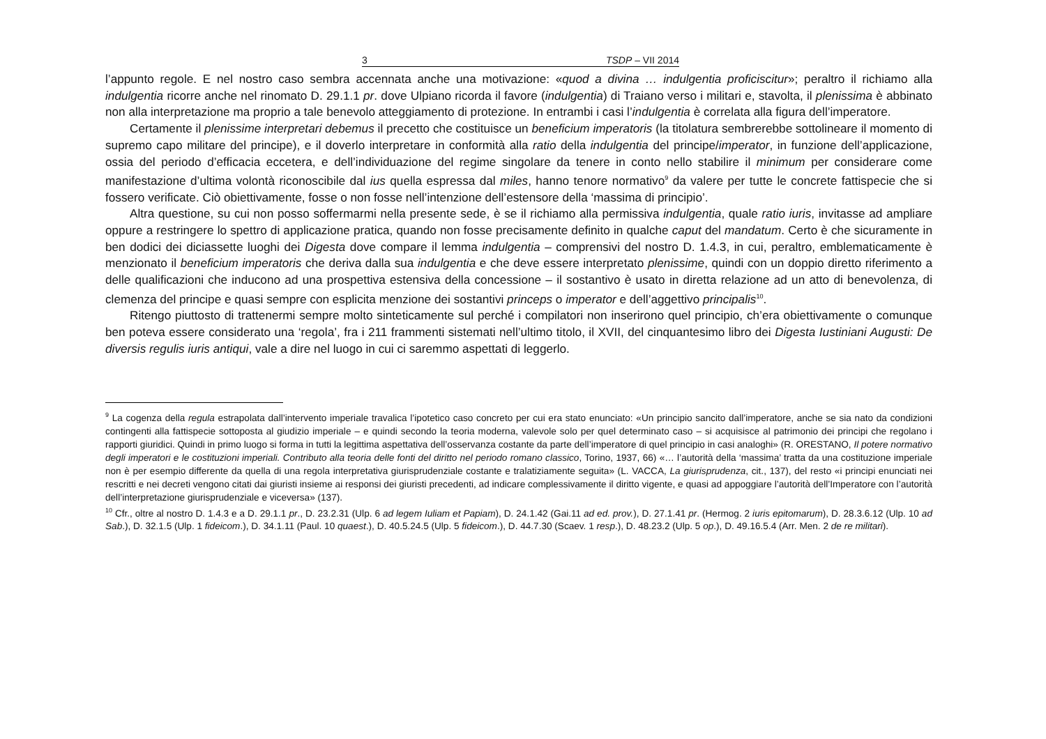3 TSDP – VII 2014
l’appunto regole. E nel nostro caso sembra accennata anche una motivazione: «quod a divina … indulgentia proficiscitur»; peraltro il richiamo alla indulgentia ricorre anche nel rinomato D. 29.1.1 pr. dove Ulpiano ricorda il favore (indulgentia) di Traiano verso i militari e, stavolta, il plenissima è abbinato non alla interpretazione ma proprio a tale benevolo atteggiamento di protezione. In entrambi i casi l’indulgentia è correlata alla figura dell’imperatore.
Certamente il plenissime interpretari debemus il precetto che costituisce un beneficium imperatoris (la titolatura sembrerebbe sottolineare il momento di supremo capo militare del principe), e il doverlo interpretare in conformità alla ratio della indulgentia del principe/imperator, in funzione dell’applicazione, ossia del periodo d’efficacia eccetera, e dell’individuazione del regime singolare da tenere in conto nello stabilire il minimum per considerare come manifestazione d’ultima volontà riconoscibile dal ius quella espressa dal miles, hanno tenore normativo<sup>9</sup> da valere per tutte le concrete fattispecie che si fossero verificate. Ciò obiettivamente, fosse o non fosse nell’intenzione dell’estensore della ‘massima di principio’.
Altra questione, su cui non posso soffermarmi nella presente sede, è se il richiamo alla permissiva indulgentia, quale ratio iuris, invitasse ad ampliare oppure a restringere lo spettro di applicazione pratica, quando non fosse precisamente definito in qualche caput del mandatum. Certo è che sicuramente in ben dodici dei diciassette luoghi dei Digesta dove compare il lemma indulgentia – comprensivi del nostro D. 1.4.3, in cui, peraltro, emblematicamente è menzionato il beneficium imperatoris che deriva dalla sua indulgentia e che deve essere interpretato plenissime, quindi con un doppio diretto riferimento a delle qualificazioni che inducono ad una prospettiva estensiva della concessione – il sostantivo è usato in diretta relazione ad un atto di benevolenza, di clemenza del principe e quasi sempre con esplicita menzione dei sostantivi princeps o imperator e dell’aggettivo principalis<sup>10</sup>.
Ritengo piuttosto di trattenermi sempre molto sinteticamente sul perché i compilatori non inserirono quel principio, ch’era obiettivamente o comunque ben poteva essere considerato una ‘regola’, fra i 211 frammenti sistemati nell’ultimo titolo, il XVII, del cinquantesimo libro dei Digesta Iustiniani Augusti: De diversis regulis iuris antiqui, vale a dire nel luogo in cui ci saremmo aspettati di leggerlo.
<sup>9</sup> La cogenza della regula estrapolata dall’intervento imperiale travalica l’ipotetico caso concreto per cui era stato enunciato: «Un principio sancito dall’imperatore, anche se sia nato da condizioni contingenti alla fattispecie sottoposta al giudizio imperiale – e quindi secondo la teoria moderna, valevole solo per quel determinato caso – si acquisisce al patrimonio dei principi che regolano i rapporti giuridici. Quindi in primo luogo si forma in tutti la legittima aspettativa dell’osservanza costante da parte dell’imperatore di quel principio in casi analoghi» (R. ORESTANO, Il potere normativo degli imperatori e le costituzioni imperiali. Contributo alla teoria delle fonti del diritto nel periodo romano classico, Torino, 1937, 66) «… l’autorità della ‘massima’ tratta da una costituzione imperiale non è per esempio differente da quella di una regola interpretativa giurisprudenziale costante e tralatiziamente seguita» (L. VACCA, La giurisprudenza, cit., 137), del resto «i principi enunciati nei rescritti e nei decreti vengono citati dai giuristi insieme ai responsi dei giuristi precedenti, ad indicare complessivamente il diritto vigente, e quasi ad appoggiare l’autorità dell’Imperatore con l’autorità dell’interpretazione giurisprudenziale e viceversa» (137).
<sup>10</sup> Cfr., oltre al nostro D. 1.4.3 e a D. 29.1.1 pr., D. 23.2.31 (Ulp. 6 ad legem Iuliam et Papiam), D. 24.1.42 (Gai.11 ad ed. prov.), D. 27.1.41 pr. (Hermog. 2 iuris epitomarum), D. 28.3.6.12 (Ulp. 10 ad Sab.), D. 32.1.5 (Ulp. 1 fideicom.), D. 34.1.11 (Paul. 10 quaest.), D. 40.5.24.5 (Ulp. 5 fideicom.), D. 44.7.30 (Scaev. 1 resp.), D. 48.23.2 (Ulp. 5 op.), D. 49.16.5.4 (Arr. Men. 2 de re militari).